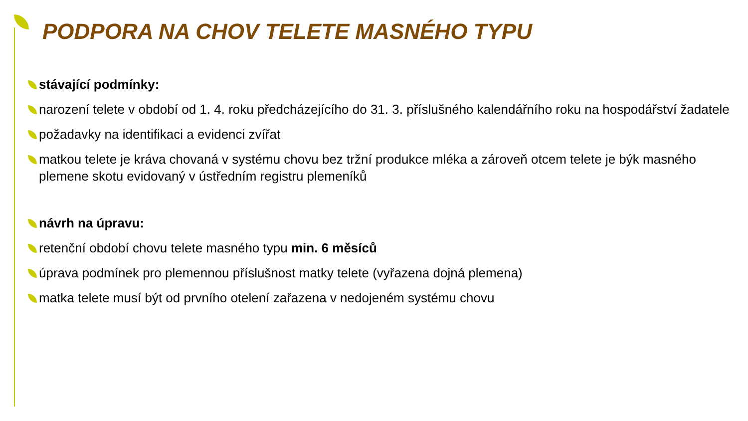PODPORA NA CHOV TELETE MASNÉHO TYPU
stávající podmínky:
narození telete v období od 1. 4. roku předcházejícího do 31. 3. příslušného kalendářního roku na hospodářství žadatele
požadavky na identifikaci a evidenci zvířat
matkou telete je kráva chovaná v systému chovu bez tržní produkce mléka a zároveň otcem telete je býk masného plemene skotu evidovaný v ústředním registru plemeníků
návrh na úpravu:
retenční období chovu telete masného typu min. 6 měsíců
úprava podmínek pro plemennou příslušnost matky telete (vyřazena dojná plemena)
matka telete musí být od prvního otelení zařazena v nedojeném systému chovu